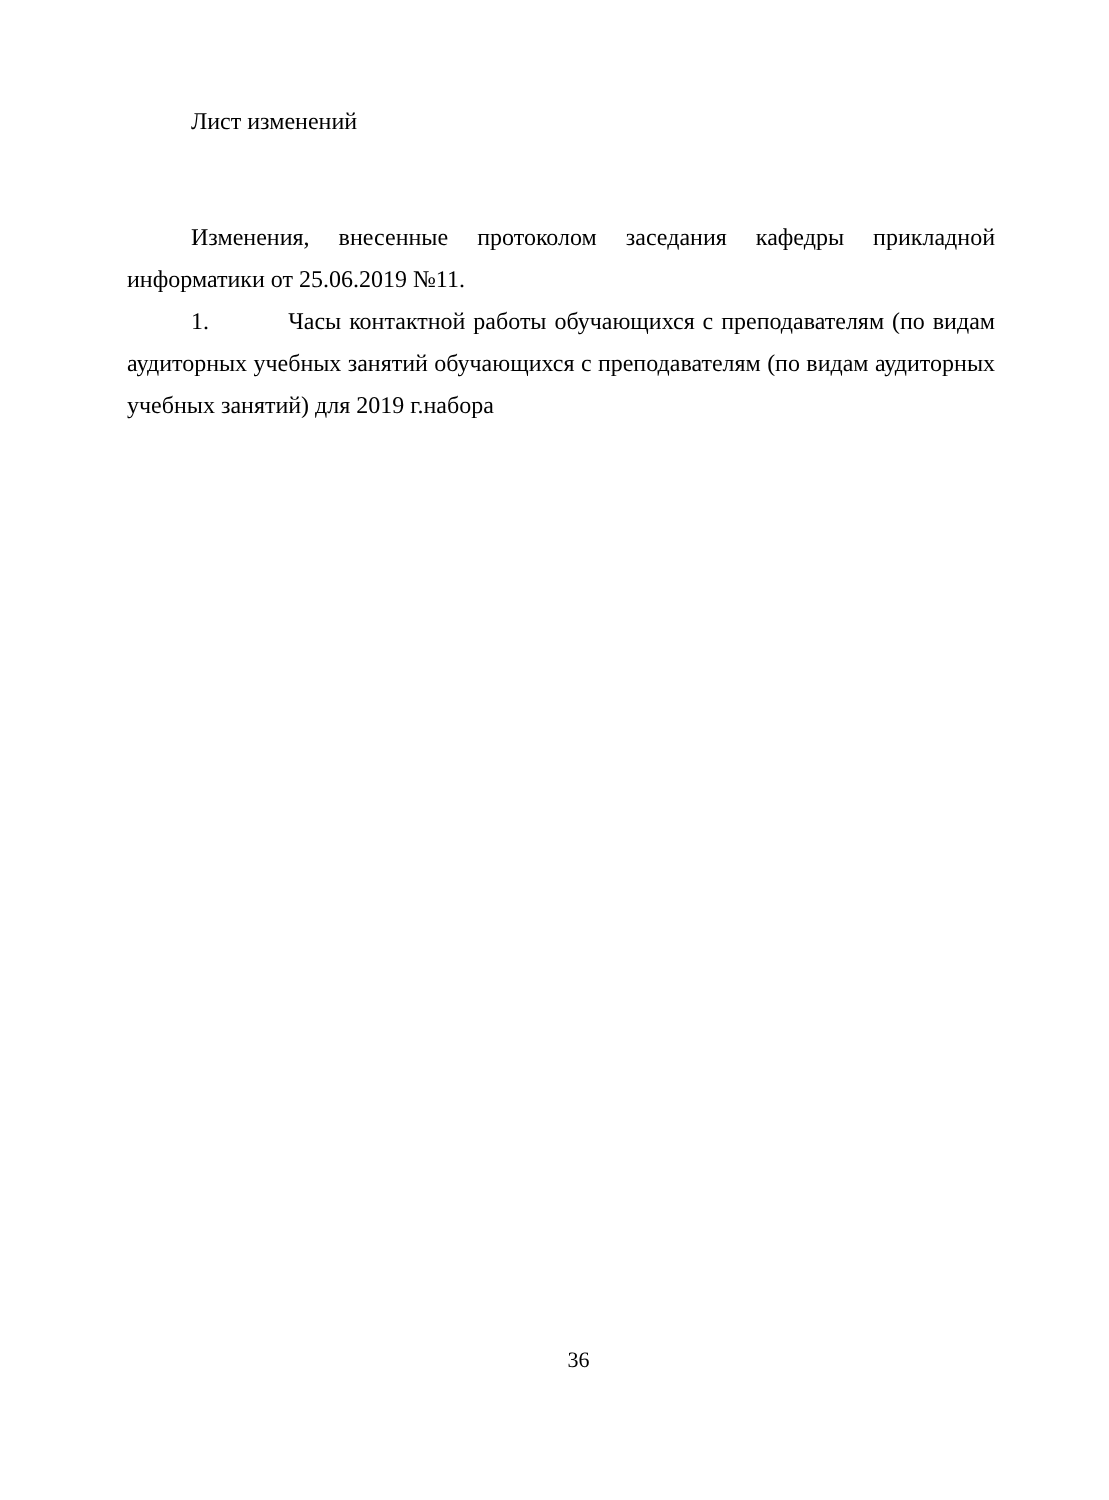Лист изменений
Изменения, внесенные протоколом заседания кафедры прикладной информатики от 25.06.2019 №11.
1. Часы контактной работы обучающихся с преподавателям (по видам аудиторных учебных занятий обучающихся с преподавателям (по видам аудиторных учебных занятий) для 2019 г.набора
36